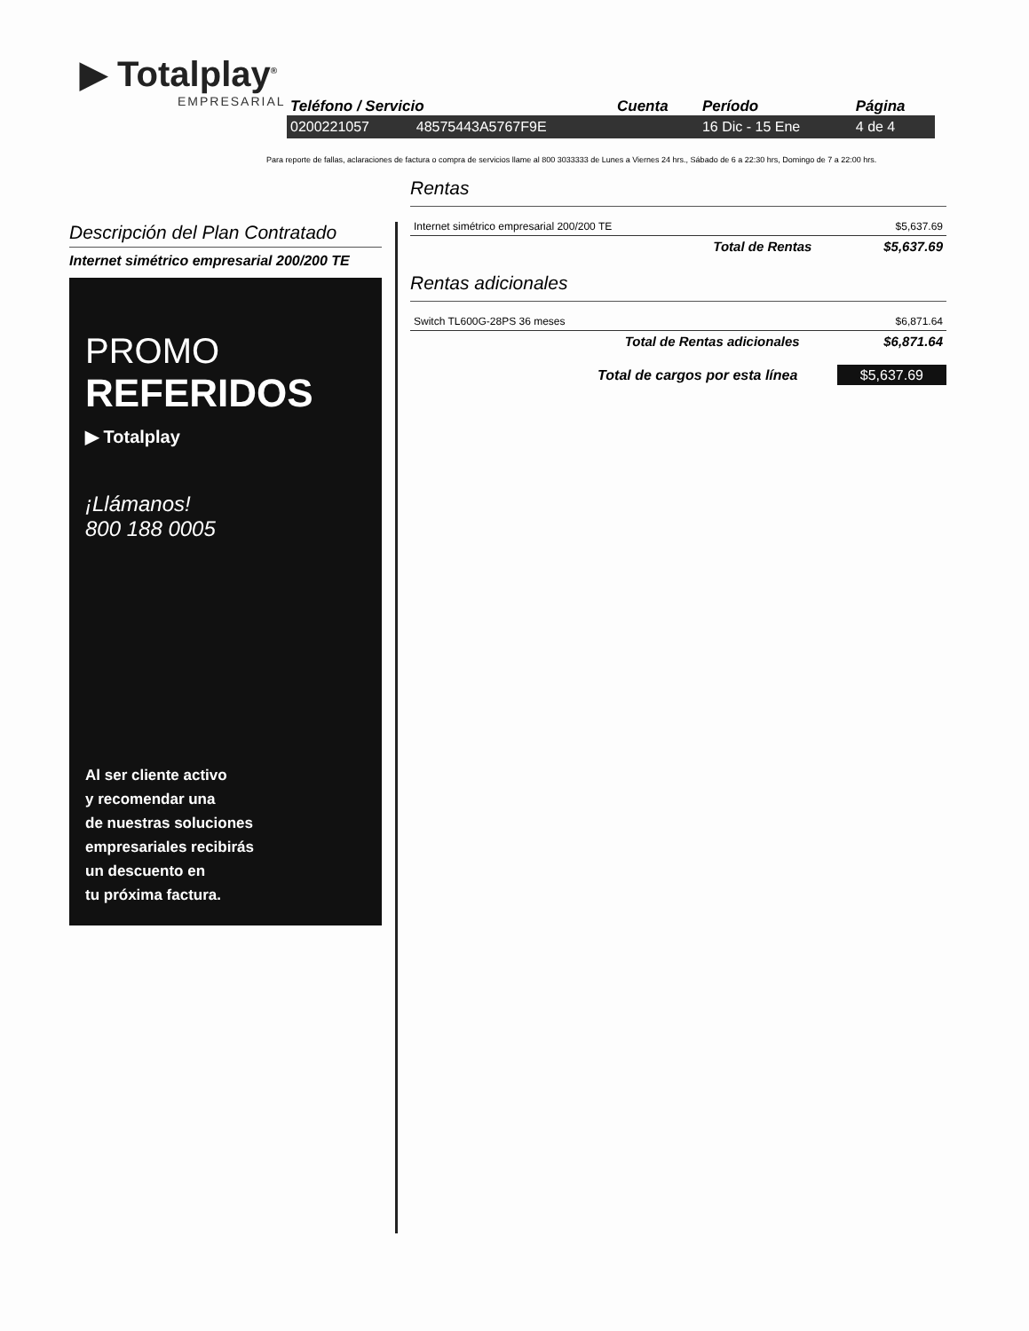▶ Totalplay<sup>®</sup>
EMPRESARIAL
| Teléfono / Servicio | | Cuenta | Período | Página |
| --- | --- | --- | --- | --- |
| 0200221057 | 48575443A5767F9E | | 16 Dic - 15 Ene | 4 de 4 |
Para reporte de fallas, aclaraciones de factura o compra de servicios llame al 800 3033333 de Lunes a Viernes 24 hrs., Sábado de 6 a 22:30 hrs, Domingo de 7 a 22:00 hrs.
Descripción del Plan Contratado
Internet simétrico empresarial 200/200 TE
PROMO
REFERIDOS
▶ Totalplay
¡Llámanos!
800 188 0005
Al ser cliente activo
y recomendar una
de nuestras soluciones
empresariales recibirás
un descuento en
tu próxima factura.
Rentas
| Internet simétrico empresarial 200/200 TE | $5,637.69 |
| Total de Rentas | $5,637.69 |
Rentas adicionales
| Switch TL600G-28PS 36 meses | $6,871.64 |
| Total de Rentas adicionales | $6,871.64 |
Total de cargos por esta línea $5,637.69